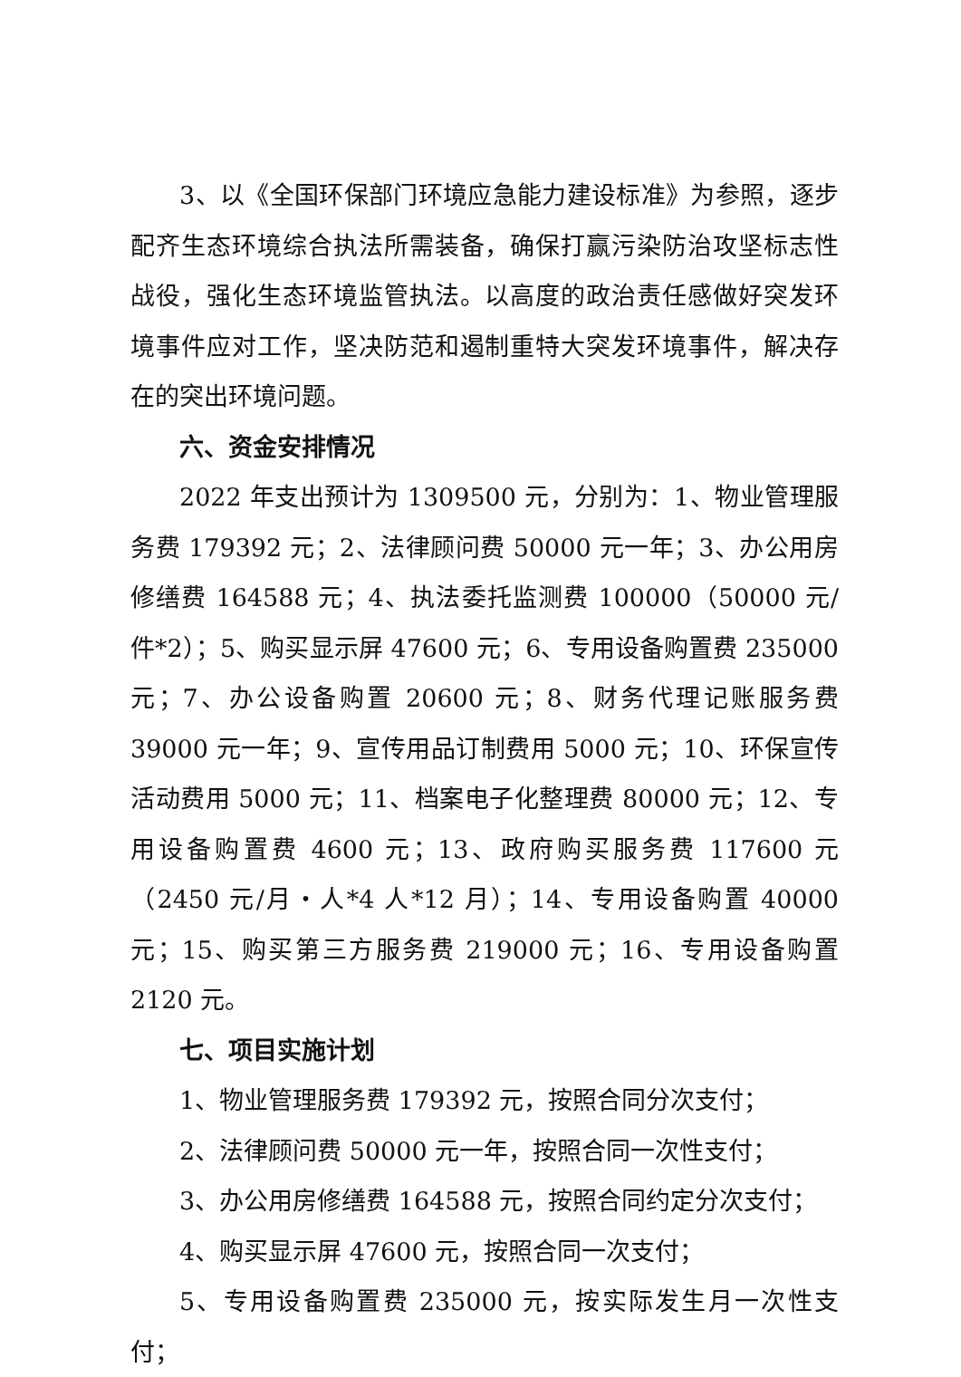3、以《全国环保部门环境应急能力建设标准》为参照，逐步配齐生态环境综合执法所需装备，确保打赢污染防治攻坚标志性战役，强化生态环境监管执法。以高度的政治责任感做好突发环境事件应对工作，坚决防范和遏制重特大突发环境事件，解决存在的突出环境问题。
六、资金安排情况
2022 年支出预计为 1309500 元，分别为：1、物业管理服务费 179392 元；2、法律顾问费 50000 元一年；3、办公用房修缮费 164588 元；4、执法委托监测费 100000（50000 元/件*2）；5、购买显示屏 47600 元；6、专用设备购置费 235000 元；7、办公设备购置 20600 元；8、财务代理记账服务费 39000 元一年；9、宣传用品订制费用 5000 元；10、环保宣传活动费用 5000 元；11、档案电子化整理费 80000 元；12、专用设备购置费 4600 元；13、政府购买服务费 117600 元（2450 元/月・人*4 人*12 月）；14、专用设备购置 40000 元；15、购买第三方服务费 219000 元；16、专用设备购置 2120 元。
七、项目实施计划
1、物业管理服务费 179392 元，按照合同分次支付；
2、法律顾问费 50000 元一年，按照合同一次性支付；
3、办公用房修缮费 164588 元，按照合同约定分次支付；
4、购买显示屏 47600 元，按照合同一次支付；
5、专用设备购置费 235000 元，按实际发生月一次性支付；